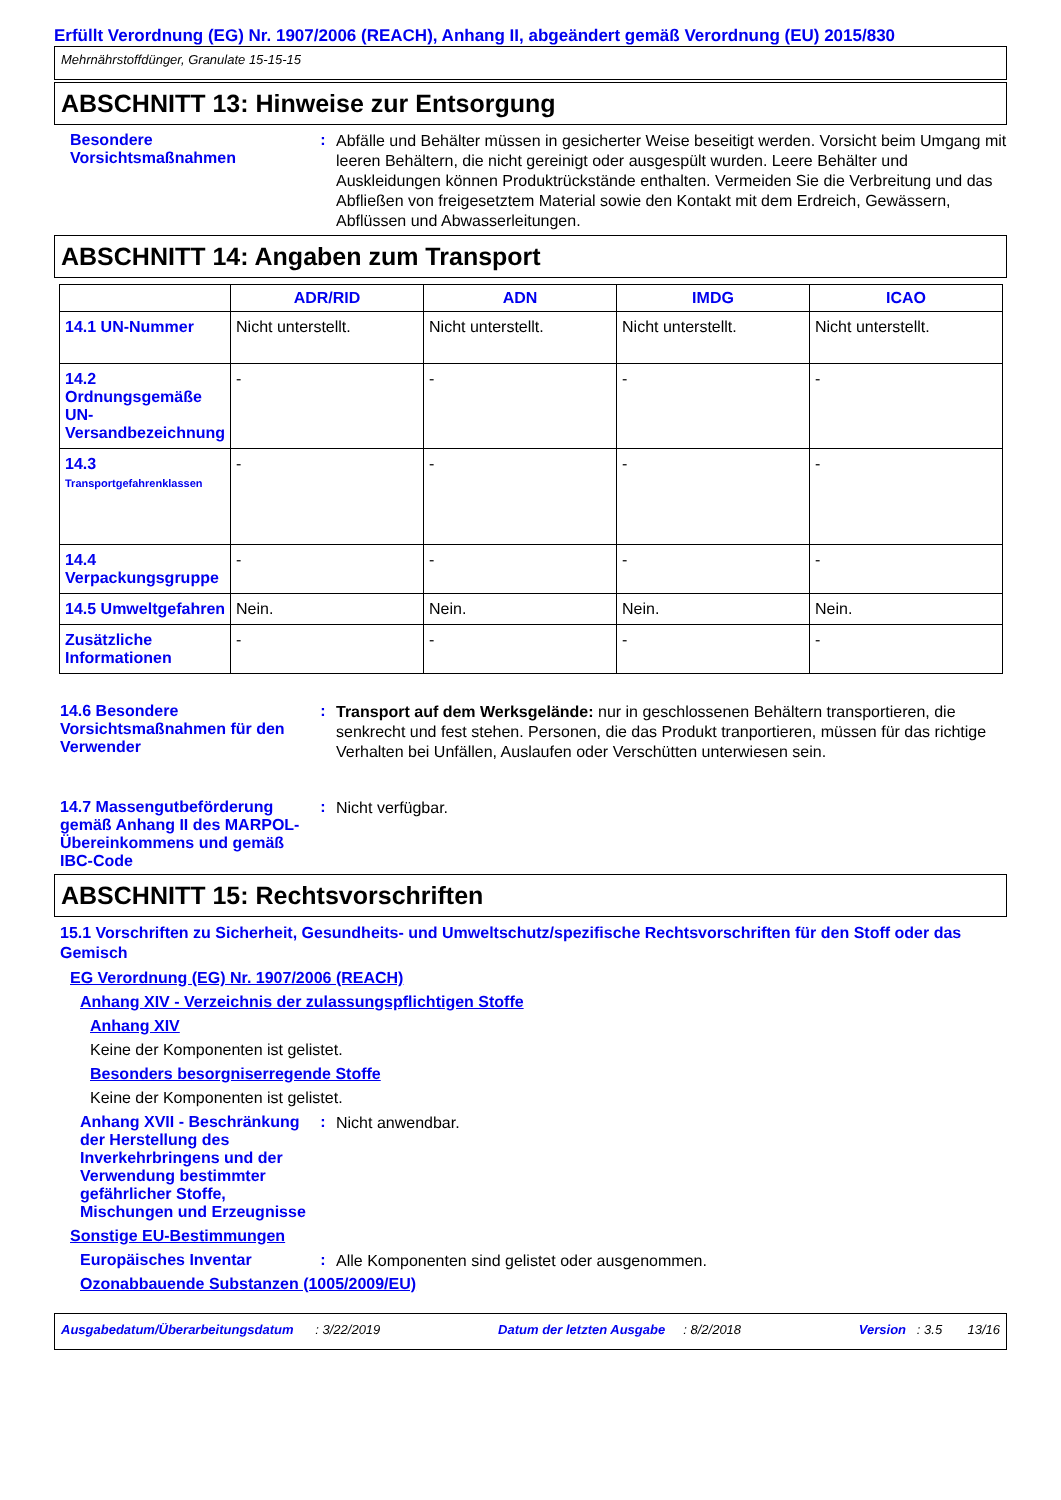Erfüllt Verordnung (EG) Nr. 1907/2006 (REACH), Anhang II, abgeändert gemäß Verordnung (EU) 2015/830
Mehrnährstoffdünger, Granulate 15-15-15
ABSCHNITT 13: Hinweise zur Entsorgung
Besondere Vorsichtsmaßnahmen
:
Abfälle und Behälter müssen in gesicherter Weise beseitigt werden. Vorsicht beim Umgang mit leeren Behältern, die nicht gereinigt oder ausgespült wurden. Leere Behälter und Auskleidungen können Produktrückstände enthalten. Vermeiden Sie die Verbreitung und das Abfließen von freigesetztem Material sowie den Kontakt mit dem Erdreich, Gewässern, Abflüssen und Abwasserleitungen.
ABSCHNITT 14: Angaben zum Transport
| | ADR/RID | ADN | IMDG | ICAO |
| --- | --- | --- | --- | --- |
| 14.1 UN-Nummer | Nicht unterstellt. | Nicht unterstellt. | Nicht unterstellt. | Nicht unterstellt. |
| 14.2 Ordnungsgemäße UN-Versandbezeichnung | - | - | - | - |
| 14.3 Transportgefahrenklassen | - | - | - | - |
| 14.4 Verpackungsgruppe | - | - | - | - |
| 14.5 Umweltgefahren | Nein. | Nein. | Nein. | Nein. |
| Zusätzliche Informationen | - | - | - | - |
14.6 Besondere Vorsichtsmaßnahmen für den Verwender
:
Transport auf dem Werksgelände: nur in geschlossenen Behältern transportieren, die senkrecht und fest stehen. Personen, die das Produkt tranportieren, müssen für das richtige Verhalten bei Unfällen, Auslaufen oder Verschütten unterwiesen sein.
14.7 Massengutbeförderung gemäß Anhang II des MARPOL-Übereinkommens und gemäß IBC-Code
:
Nicht verfügbar.
ABSCHNITT 15: Rechtsvorschriften
15.1 Vorschriften zu Sicherheit, Gesundheits- und Umweltschutz/spezifische Rechtsvorschriften für den Stoff oder das Gemisch
EG Verordnung (EG) Nr. 1907/2006 (REACH)
Anhang XIV - Verzeichnis der zulassungspflichtigen Stoffe
Anhang XIV
Keine der Komponenten ist gelistet.
Besonders besorgniserregende Stoffe
Keine der Komponenten ist gelistet.
Anhang XVII - Beschränkung der Herstellung des Inverkehrbringens und der Verwendung bestimmter gefährlicher Stoffe, Mischungen und Erzeugnisse
:
Nicht anwendbar.
Sonstige EU-Bestimmungen
Europäisches Inventar :
Alle Komponenten sind gelistet oder ausgenommen.
Ozonabbauende Substanzen (1005/2009/EU)
Ausgabedatum/Überarbeitungsdatum : 3/22/2019 Datum der letzten Ausgabe : 8/2/2018 Version : 3.5 13/16